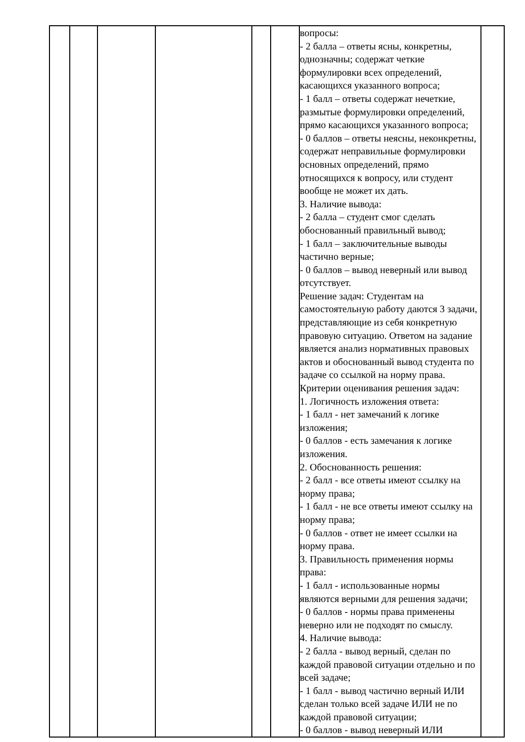| | | | | | | вопросы: - 2 балла – ответы ясны, конкретны, однозначны; содержат четкие формулировки всех определений, касающихся указанного вопроса; - 1 балл – ответы содержат нечеткие, размытые формулировки определений, прямо касающихся указанного вопроса; - 0 баллов – ответы неясны, неконкретны, содержат неправильные формулировки основных определений, прямо относящихся к вопросу, или студент вообще не может их дать. 3. Наличие вывода: - 2 балла – студент смог сделать обоснованный правильный вывод; - 1 балл – заключительные выводы частично верные; - 0 баллов – вывод неверный или вывод отсутствует. Решение задач: Студентам на самостоятельную работу даются 3 задачи, представляющие из себя конкретную правовую ситуацию. Ответом на задание является анализ нормативных правовых актов и обоснованный вывод студента по задаче со ссылкой на норму права. Критерии оценивания решения задач: 1. Логичность изложения ответа: - 1 балл - нет замечаний к логике изложения; - 0 баллов - есть замечания к логике изложения. 2. Обоснованность решения: - 2 балл - все ответы имеют ссылку на норму права; - 1 балл - не все ответы имеют ссылку на норму права; - 0 баллов - ответ не имеет ссылки на норму права. 3. Правильность применения нормы права: - 1 балл - использованные нормы являются верными для решения задачи; - 0 баллов - нормы права применены неверно или не подходят по смыслу. 4. Наличие вывода: - 2 балла - вывод верный, сделан по каждой правовой ситуации отдельно и по всей задаче; - 1 балл - вывод частично верный ИЛИ сделан только всей задаче ИЛИ не по каждой правовой ситуации; - 0 баллов - вывод неверный ИЛИ | |